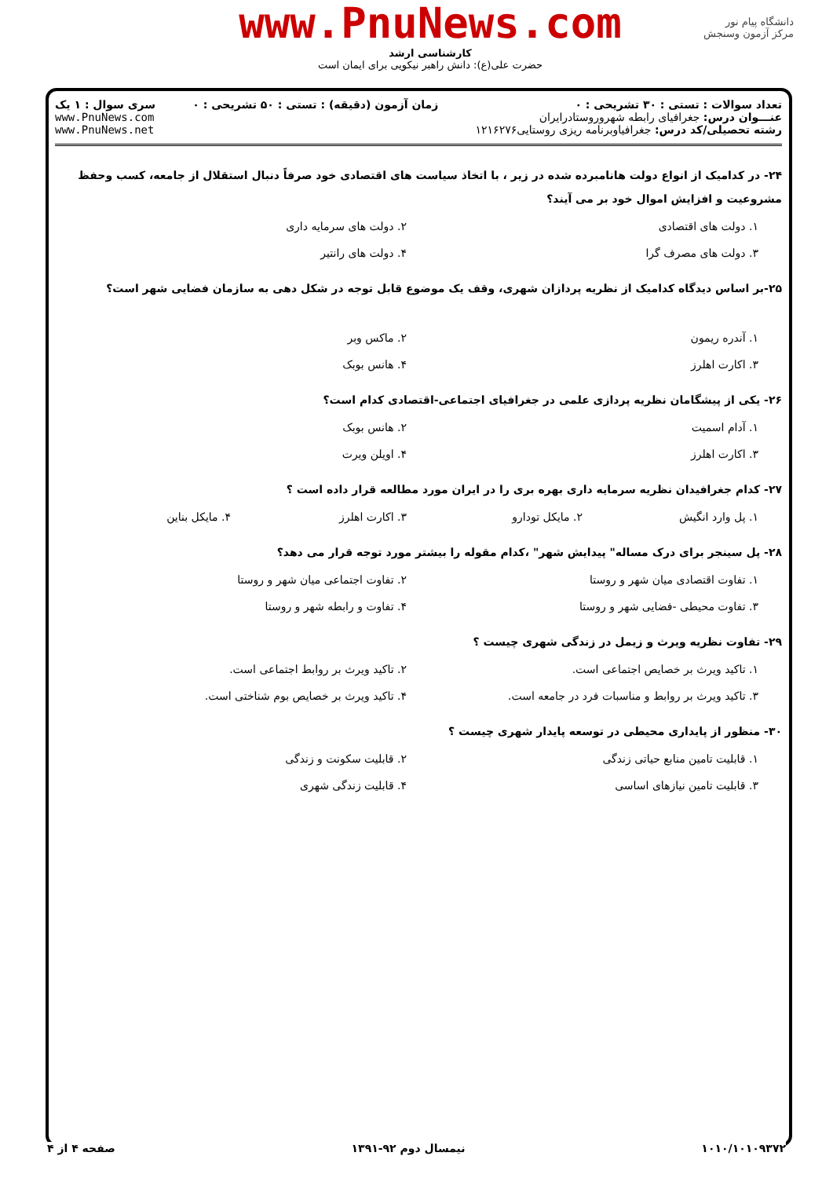دانشگاه پیام نور
مرکز آزمون وسنجش
www.PnuNews.com
کارشناسی ارشد
حضرت علی(ع): دانش راهبر نیکویی برای ایمان است
تعداد سوالات : تستی : ۳۰ تشریحی : ۰
عنـــوان درس: جغرافیای رابطه شهروروستادرایران
رشته تحصیلی/کد درس: جغرافیاوبرنامه ریزی روستایی۱۲۱۶۲۷۶
زمان آزمون (دقیقه) : تستی : ۵۰ تشریحی : ۰
سری سوال : ۱ یک
www.PnuNews.com
www.PnuNews.net
۲۴- در کدامیک از انواع دولت هانامبرده شده در زیر ، با اتخاذ سیاست های اقتصادی خود صرفاً دنبال استقلال از جامعه، کسب وحفظ مشروعیت و افزایش اموال خود بر می آیند؟
۱. دولت های اقتصادی
۲. دولت های سرمایه داری
۳. دولت های مصرف گرا
۴. دولت های رانتیر
۲۵-بر اساس دیدگاه کدامیک از نظریه پردازان شهری، وقف یک موضوع قابل توجه در شکل دهی به سازمان فضایی شهر است؟
۱. آندره ریمون
۲. ماکس وبر
۳. اکارت اهلرز
۴. هانس بوبک
۲۶- یکی از پیشگامان نظریه پردازی علمی در جغرافیای اجتماعی-اقتصادی کدام است؟
۱. آدام اسمیت
۲. هانس بوبک
۳. اکارت اهلرز
۴. اویلن ویرت
۲۷- کدام جغرافیدان نظریه سرمایه داری بهره بری را در ایران مورد مطالعه قرار داده است ؟
۱. پل وارد انگیش
۲. مایکل تودارو
۳. اکارت اهلرز
۴. مایکل بناین
۲۸- پل سینجر برای درک مساله" پیدایش شهر" ،کدام مقوله را بیشتر مورد توجه قرار می دهد؟
۱. تفاوت اقتصادی میان شهر و روستا
۲. تفاوت اجتماعی میان شهر و روستا
۳. تفاوت محیطی -فضایی شهر و روستا
۴. تفاوت و رابطه شهر و روستا
۲۹- تفاوت نظریه ویرث و زیمل در زندگی شهری چیست ؟
۱. تاکید ویرث بر خصایص اجتماعی است.
۲. تاکید ویرث بر روابط اجتماعی است.
۳. تاکید ویرث بر روابط و مناسبات فرد در جامعه است.
۴. تاکید ویرث بر خصایص بوم شناختی است.
۳۰- منظور از پایداری محیطی در توسعه پایدار شهری چیست ؟
۱. قابلیت تامین منابع حیاتی زندگی
۲. قابلیت سکونت و زندگی
۳. قابلیت تامین نیازهای اساسی
۴. قابلیت زندگی شهری
۱۰۱۰/۱۰۱۰۹۳۷۲ نیمسال دوم ۹۲-۱۳۹۱ صفحه ۴ از ۴